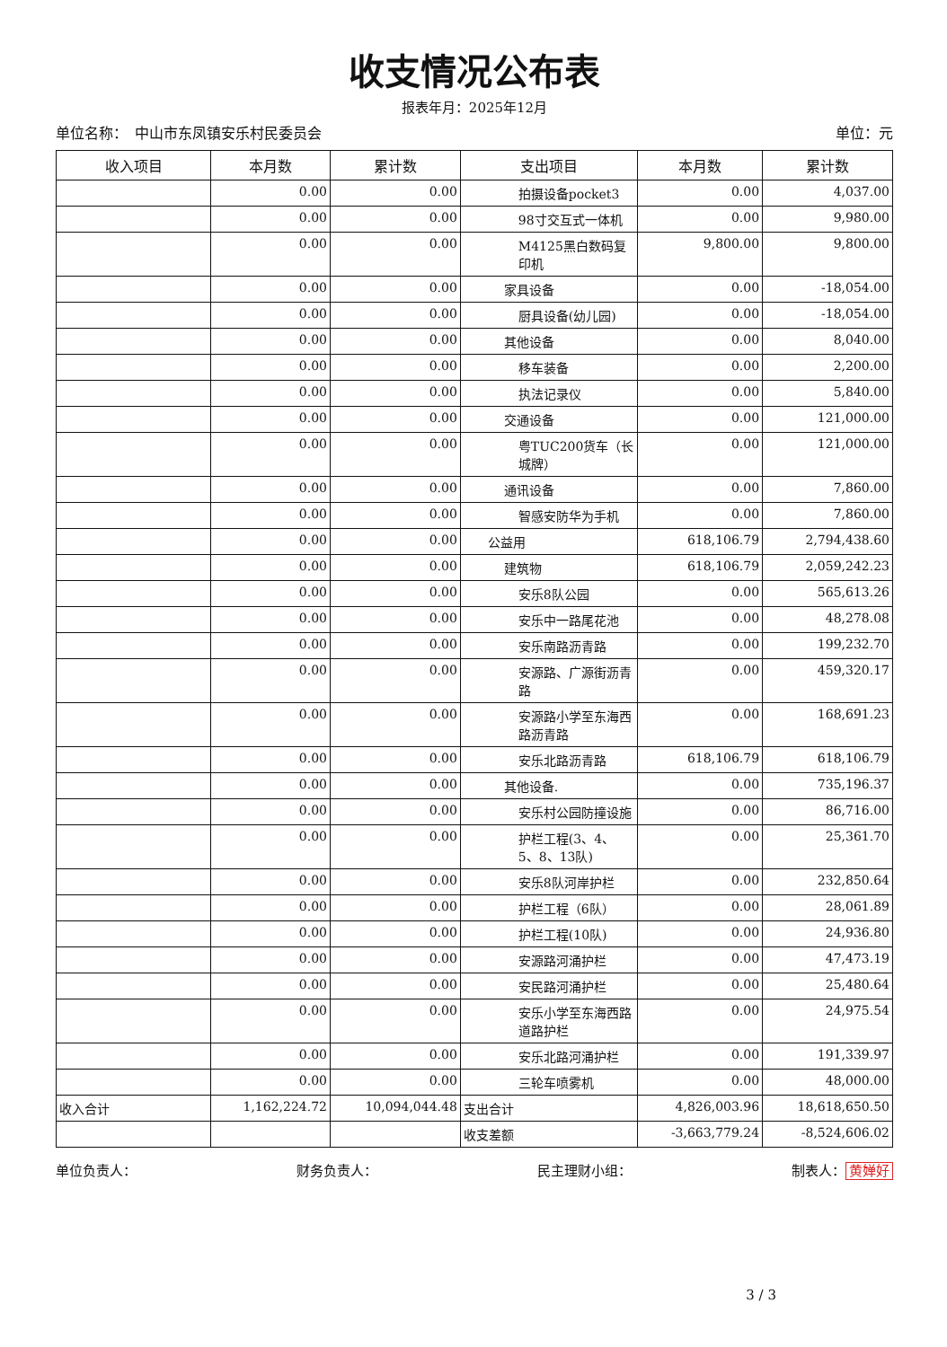收支情况公布表
报表年月：2025年12月
单位名称：　中山市东凤镇安乐村民委员会 单位：元
| 收入项目 | 本月数 | 累计数 | 支出项目 | 本月数 | 累计数 |
| --- | --- | --- | --- | --- | --- |
| | 0.00 | 0.00 | 拍摄设备pocket3 | 0.00 | 4,037.00 |
| | 0.00 | 0.00 | 98寸交互式一体机 | 0.00 | 9,980.00 |
| | 0.00 | 0.00 | M4125黑白数码复印机 | 9,800.00 | 9,800.00 |
| | 0.00 | 0.00 | 家具设备 | 0.00 | -18,054.00 |
| | 0.00 | 0.00 | 厨具设备(幼儿园) | 0.00 | -18,054.00 |
| | 0.00 | 0.00 | 其他设备 | 0.00 | 8,040.00 |
| | 0.00 | 0.00 | 移车装备 | 0.00 | 2,200.00 |
| | 0.00 | 0.00 | 执法记录仪 | 0.00 | 5,840.00 |
| | 0.00 | 0.00 | 交通设备 | 0.00 | 121,000.00 |
| | 0.00 | 0.00 | 粤TUC200货车（长城牌） | 0.00 | 121,000.00 |
| | 0.00 | 0.00 | 通讯设备 | 0.00 | 7,860.00 |
| | 0.00 | 0.00 | 智感安防华为手机 | 0.00 | 7,860.00 |
| | 0.00 | 0.00 | 公益用 | 618,106.79 | 2,794,438.60 |
| | 0.00 | 0.00 | 建筑物 | 618,106.79 | 2,059,242.23 |
| | 0.00 | 0.00 | 安乐8队公园 | 0.00 | 565,613.26 |
| | 0.00 | 0.00 | 安乐中一路尾花池 | 0.00 | 48,278.08 |
| | 0.00 | 0.00 | 安乐南路沥青路 | 0.00 | 199,232.70 |
| | 0.00 | 0.00 | 安源路、广源街沥青路 | 0.00 | 459,320.17 |
| | 0.00 | 0.00 | 安源路小学至东海西路沥青路 | 0.00 | 168,691.23 |
| | 0.00 | 0.00 | 安乐北路沥青路 | 618,106.79 | 618,106.79 |
| | 0.00 | 0.00 | 其他设备. | 0.00 | 735,196.37 |
| | 0.00 | 0.00 | 安乐村公园防撞设施 | 0.00 | 86,716.00 |
| | 0.00 | 0.00 | 护栏工程(3、4、5、8、13队) | 0.00 | 25,361.70 |
| | 0.00 | 0.00 | 安乐8队河岸护栏 | 0.00 | 232,850.64 |
| | 0.00 | 0.00 | 护栏工程（6队） | 0.00 | 28,061.89 |
| | 0.00 | 0.00 | 护栏工程(10队) | 0.00 | 24,936.80 |
| | 0.00 | 0.00 | 安源路河涌护栏 | 0.00 | 47,473.19 |
| | 0.00 | 0.00 | 安民路河涌护栏 | 0.00 | 25,480.64 |
| | 0.00 | 0.00 | 安乐小学至东海西路道路护栏 | 0.00 | 24,975.54 |
| | 0.00 | 0.00 | 安乐北路河涌护栏 | 0.00 | 191,339.97 |
| | 0.00 | 0.00 | 三轮车喷雾机 | 0.00 | 48,000.00 |
| 收入合计 | 1,162,224.72 | 10,094,044.48 | 支出合计 | 4,826,003.96 | 18,618,650.50 |
| | | | 收支差额 | -3,663,779.24 | -8,524,606.02 |
单位负责人： 财务负责人： 民主理财小组： 制表人： 黄婵好
3 / 3